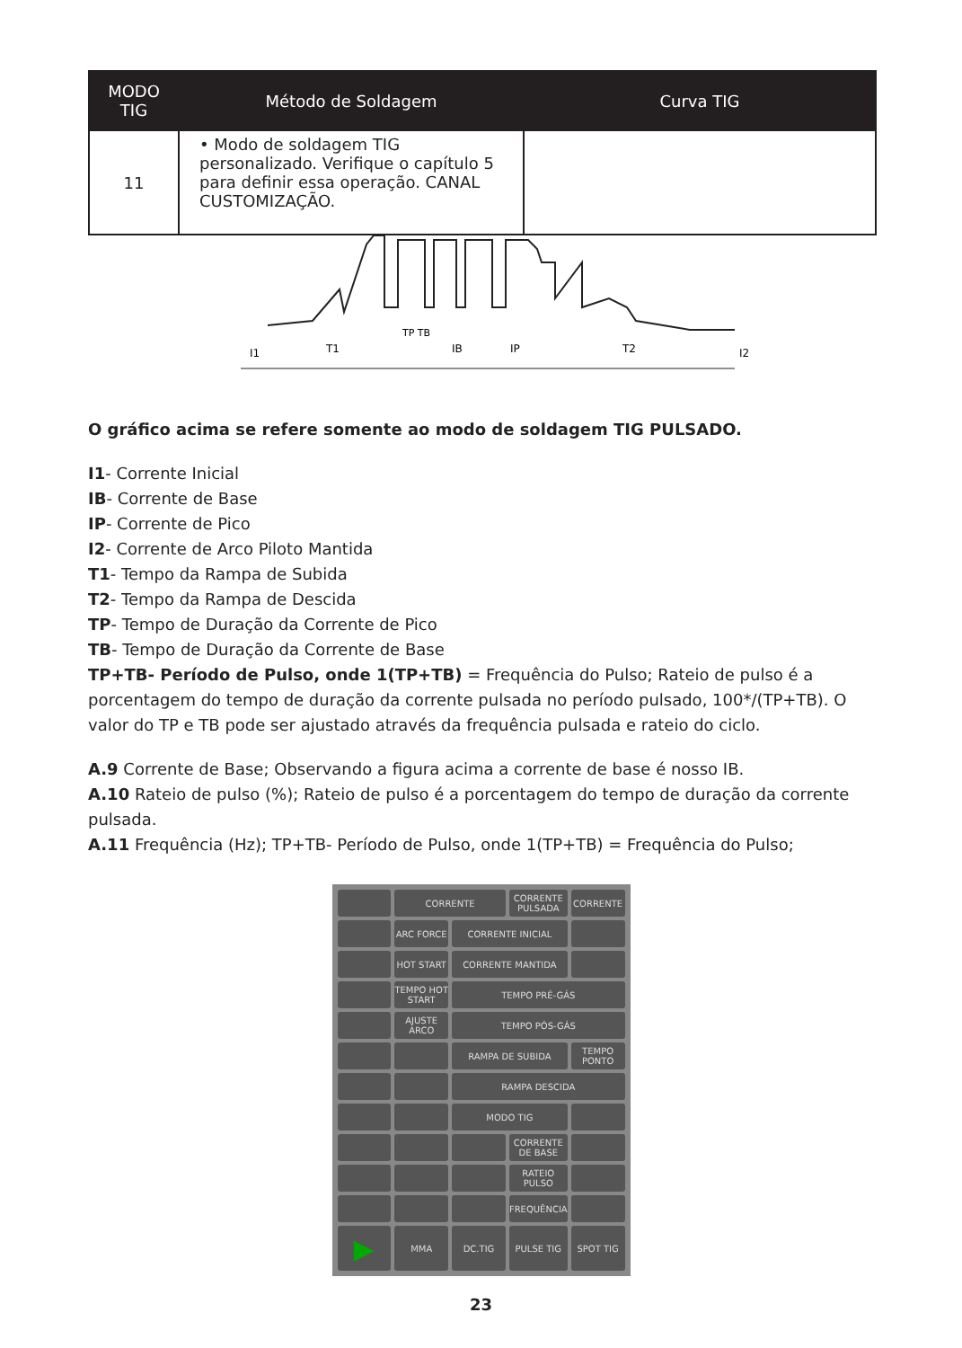| MODO TIG | Método de Soldagem | Curva TIG |
| --- | --- | --- |
| 11 | • Modo de soldagem TIG personalizado. Verifique o capítulo 5 para definir essa operação. CANAL CUSTOMIZAÇÃO. | |
I1
T1
TP TB
IB
IP
T2
I2
O gráfico acima se refere somente ao modo de soldagem TIG PULSADO.
I1- Corrente Inicial
IB- Corrente de Base
IP- Corrente de Pico
I2- Corrente de Arco Piloto Mantida
T1- Tempo da Rampa de Subida
T2- Tempo da Rampa de Descida
TP- Tempo de Duração da Corrente de Pico
TB- Tempo de Duração da Corrente de Base
TP+TB- Período de Pulso, onde 1(TP+TB) = Frequência do Pulso; Rateio de pulso é a porcentagem do tempo de duração da corrente pulsada no período pulsado, 100*/(TP+TB). O valor do TP e TB pode ser ajustado através da frequência pulsada e rateio do ciclo.
A.9 Corrente de Base; Observando a figura acima a corrente de base é nosso IB.
A.10 Rateio de pulso (%); Rateio de pulso é a porcentagem do tempo de duração da corrente pulsada.
A.11 Frequência (Hz); TP+TB- Período de Pulso, onde 1(TP+TB) = Frequência do Pulso;
CORRENTE
CORRENTE PULSADA
CORRENTE
ARC FORCE
CORRENTE INICIAL
HOT START
CORRENTE MANTIDA
TEMPO HOT START
TEMPO PRÉ-GÁS
AJUSTE ARCO
TEMPO PÓS-GÁS
RAMPA DE SUBIDA
TEMPO PONTO
RAMPA DESCIDA
MODO TIG
CORRENTE DE BASE
RATEIO PULSO
FREQUÊNCIA
▶
MMA
DC.TIG
PULSE TIG
SPOT TIG
23